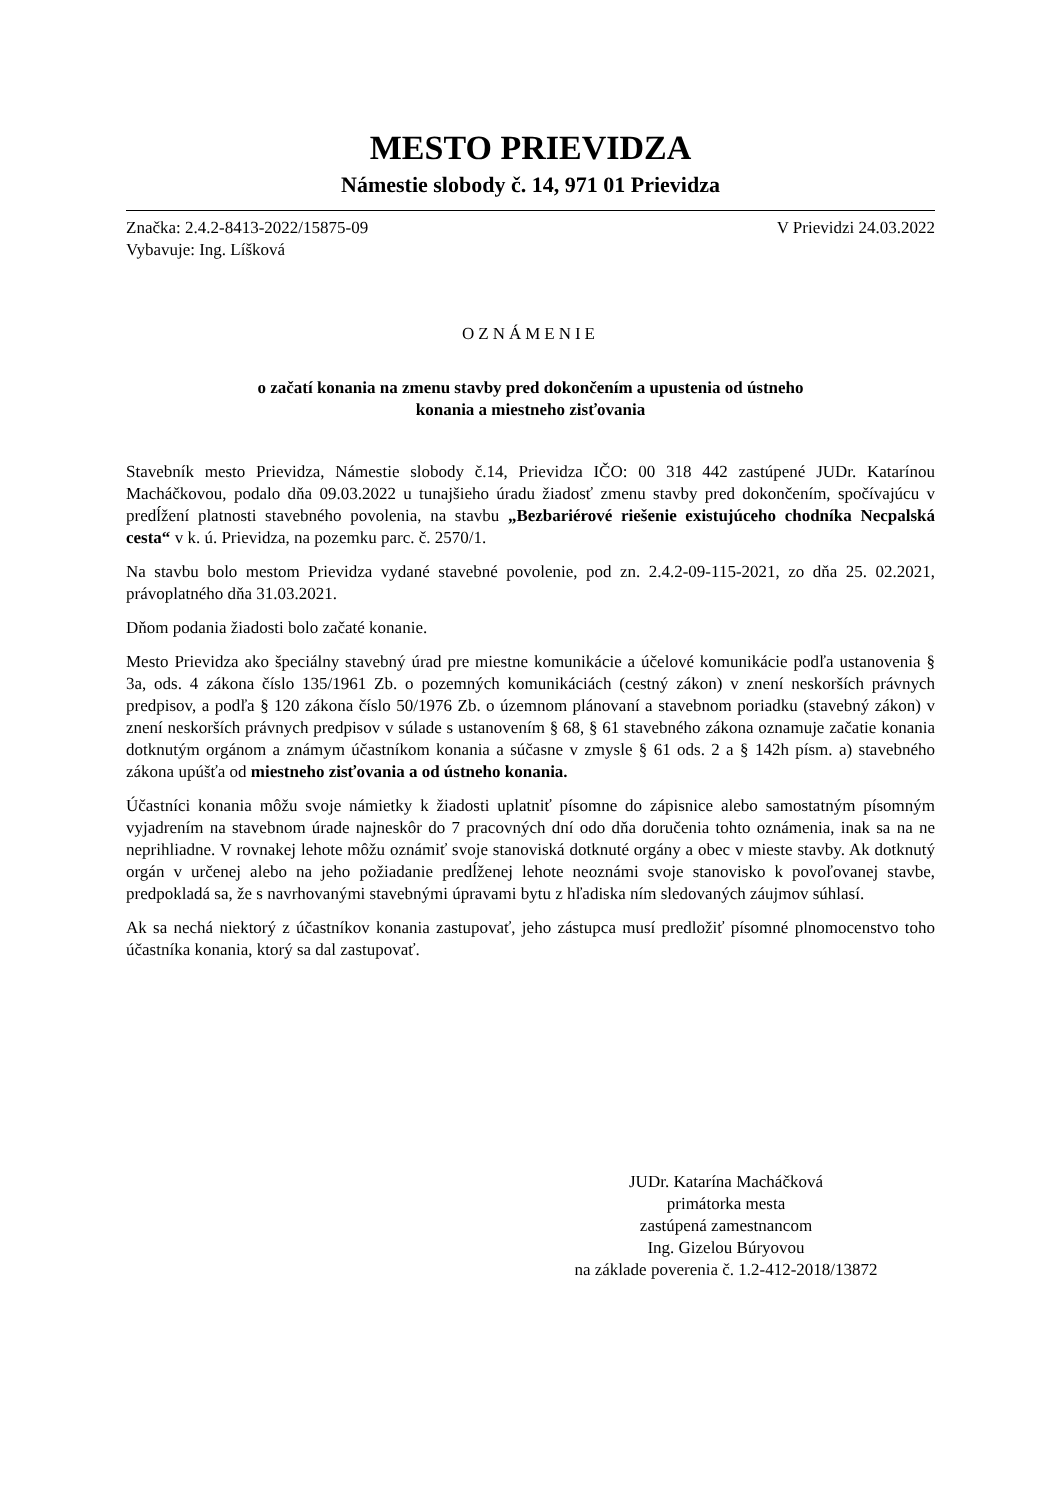MESTO PRIEVIDZA
Námestie slobody č. 14, 971 01 Prievidza
Značka: 2.4.2-8413-2022/15875-09 V Prievidzi 24.03.2022
Vybavuje: Ing. Líšková
OZNÁMENIE
o začatí konania na zmenu stavby pred dokončením a upustenia od ústneho
konania a miestneho zisťovania
Stavebník mesto Prievidza, Námestie slobody č.14, Prievidza IČO: 00 318 442 zastúpené JUDr. Katarínou Macháčkovou, podalo dňa 09.03.2022 u tunajšieho úradu žiadosť zmenu stavby pred dokončením, spočívajúcu v predĺžení platnosti stavebného povolenia, na stavbu „Bezbariérové riešenie existujúceho chodníka Necpalská cesta“ v k. ú. Prievidza, na pozemku parc. č. 2570/1.
Na stavbu bolo mestom Prievidza vydané stavebné povolenie, pod zn. 2.4.2-09-115-2021, zo dňa 25. 02.2021, právoplatného dňa 31.03.2021.
Dňom podania žiadosti bolo začaté konanie.
Mesto Prievidza ako špeciálny stavebný úrad pre miestne komunikácie a účelové komunikácie podľa ustanovenia § 3a, ods. 4 zákona číslo 135/1961 Zb. o pozemných komunikáciách (cestný zákon) v znení neskorších právnych predpisov, a podľa § 120 zákona číslo 50/1976 Zb. o územnom plánovaní a stavebnom poriadku (stavebný zákon) v znení neskorších právnych predpisov v súlade s ustanovením § 68, § 61 stavebného zákona oznamuje začatie konania dotknutým orgánom a známym účastníkom konania a súčasne v zmysle § 61 ods. 2 a § 142h písm. a) stavebného zákona upúšťa od miestneho zisťovania a od ústneho konania.
Účastníci konania môžu svoje námietky k žiadosti uplatniť písomne do zápisnice alebo samostatným písomným vyjadrením na stavebnom úrade najneskôr do 7 pracovných dní odo dňa doručenia tohto oznámenia, inak sa na ne neprihliadne. V rovnakej lehote môžu oznámiť svoje stanoviská dotknuté orgány a obec v mieste stavby. Ak dotknutý orgán v určenej alebo na jeho požiadanie predĺženej lehote neoznámi svoje stanovisko k povoľovanej stavbe, predpokladá sa, že s navrhovanými stavebnými úpravami bytu z hľadiska ním sledovaných záujmov súhlasí.
Ak sa nechá niektorý z účastníkov konania zastupovať, jeho zástupca musí predložiť písomné plnomocenstvo toho účastníka konania, ktorý sa dal zastupovať.
JUDr. Katarína Macháčková
primátorka mesta
zastúpená zamestnancom
Ing. Gizelou Búryovou
na základe poverenia č. 1.2-412-2018/13872